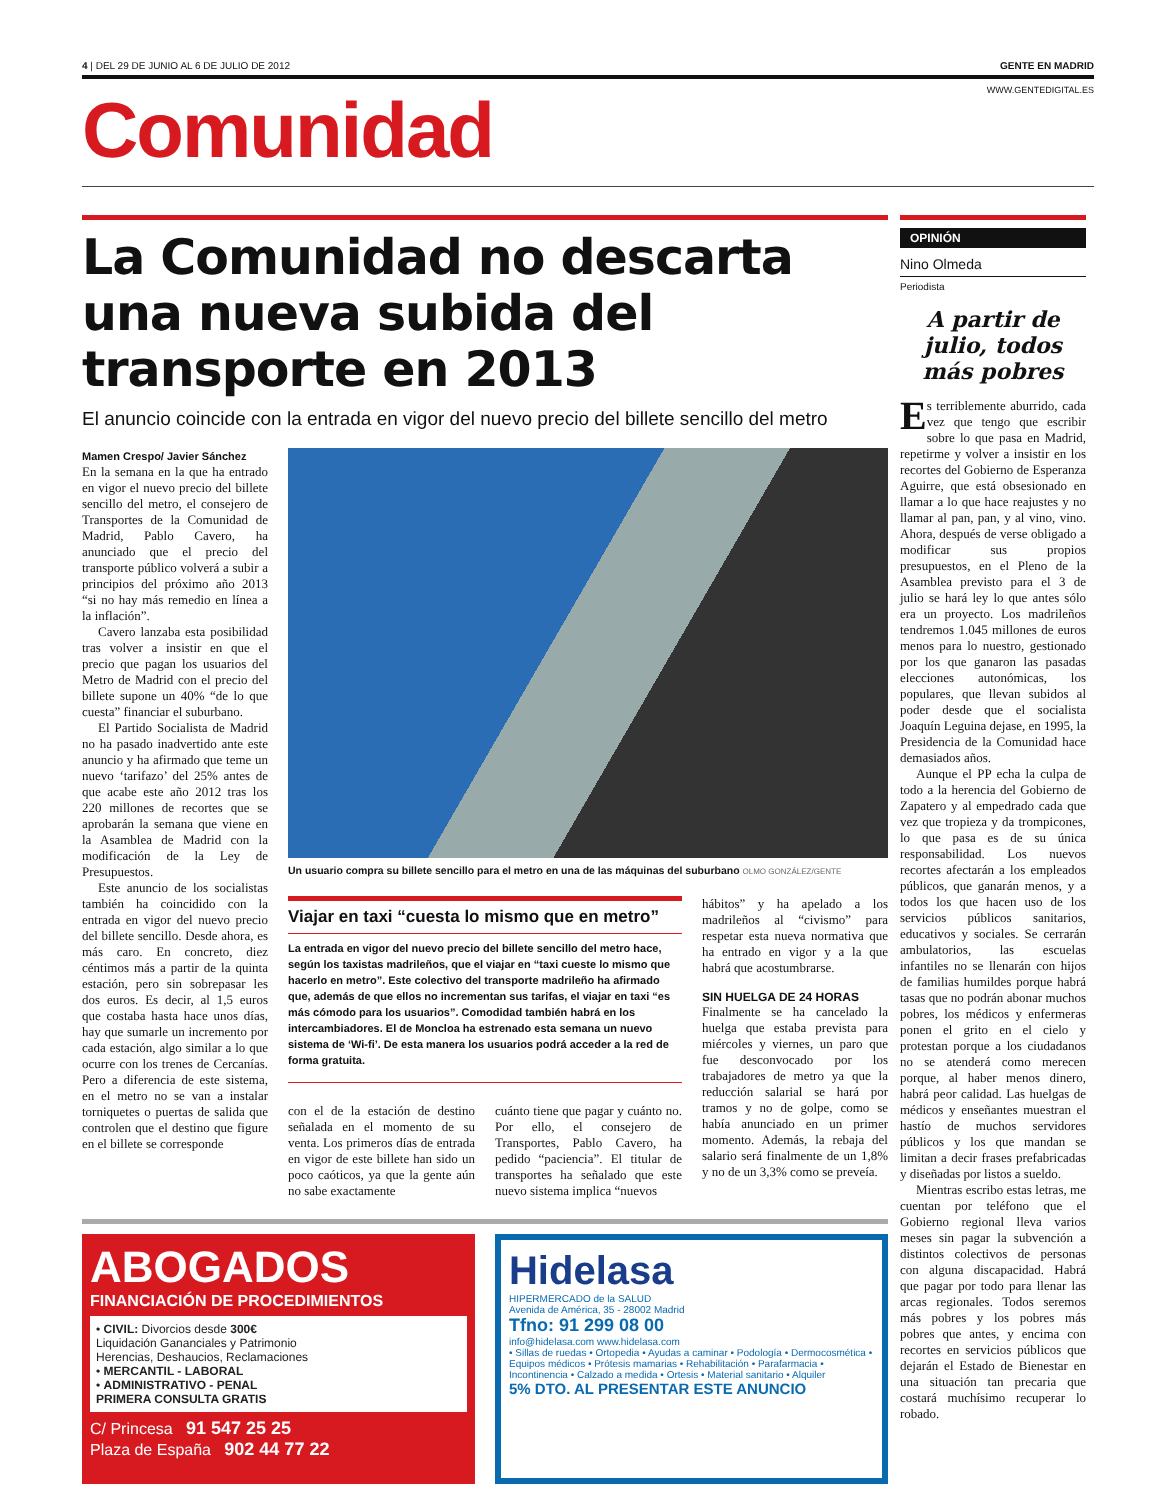4 | DEL 29 DE JUNIO AL 6 DE JULIO DE 2012 GENTE EN MADRID
WWW.GENTEDIGITAL.ES
Comunidad
La Comunidad no descarta una nueva subida del transporte en 2013
El anuncio coincide con la entrada en vigor del nuevo precio del billete sencillo del metro
Mamen Crespo/ Javier Sánchez
En la semana en la que ha entrado en vigor el nuevo precio del billete sencillo del metro, el consejero de Transportes de la Comunidad de Madrid, Pablo Cavero, ha anunciado que el precio del transporte público volverá a subir a principios del próximo año 2013 “si no hay más remedio en línea a la inflación”.
Cavero lanzaba esta posibilidad tras volver a insistir en que el precio que pagan los usuarios del Metro de Madrid con el precio del billete supone un 40% “de lo que cuesta” financiar el suburbano.
El Partido Socialista de Madrid no ha pasado inadvertido ante este anuncio y ha afirmado que teme un nuevo ‘tarifazo’ del 25% antes de que acabe este año 2012 tras los 220 millones de recortes que se aprobarán la semana que viene en la Asamblea de Madrid con la modificación de la Ley de Presupuestos.
Este anuncio de los socialistas también ha coincidido con la entrada en vigor del nuevo precio del billete sencillo. Desde ahora, es más caro. En concreto, diez céntimos más a partir de la quinta estación, pero sin sobrepasar les dos euros. Es decir, al 1,5 euros que costaba hasta hace unos días, hay que sumarle un incremento por cada estación, algo similar a lo que ocurre con los trenes de Cercanías. Pero a diferencia de este sistema, en el metro no se van a instalar torniquetes o puertas de salida que controlen que el destino que figure en el billete se corresponde
Un usuario compra su billete sencillo para el metro en una de las máquinas del suburbano OLMO GONZÁLEZ/GENTE
Viajar en taxi “cuesta lo mismo que en metro”
La entrada en vigor del nuevo precio del billete sencillo del metro hace, según los taxistas madrileños, que el viajar en “taxi cueste lo mismo que hacerlo en metro”. Este colectivo del transporte madrileño ha afirmado que, además de que ellos no incrementan sus tarifas, el viajar en taxi “es más cómodo para los usuarios”. Comodidad también habrá en los intercambiadores. El de Moncloa ha estrenado esta semana un nuevo sistema de ‘Wi-fi’. De esta manera los usuarios podrá acceder a la red de forma gratuita.
con el de la estación de destino señalada en el momento de su venta. Los primeros días de entrada en vigor de este billete han sido un poco caóticos, ya que la gente aún no sabe exactamente
cuánto tiene que pagar y cuánto no. Por ello, el consejero de Transportes, Pablo Cavero, ha pedido “paciencia”. El titular de transportes ha señalado que este nuevo sistema implica “nuevos
hábitos” y ha apelado a los madrileños al “civismo” para respetar esta nueva normativa que ha entrado en vigor y a la que habrá que acostumbrarse.
SIN HUELGA DE 24 HORAS
Finalmente se ha cancelado la huelga que estaba prevista para miércoles y viernes, un paro que fue desconvocado por los trabajadores de metro ya que la reducción salarial se hará por tramos y no de golpe, como se había anunciado en un primer momento. Además, la rebaja del salario será finalmente de un 1,8% y no de un 3,3% como se preveía.
ABOGADOS
FINANCIACIÓN DE PROCEDIMIENTOS
• CIVIL: Divorcios desde 300€
Liquidación Gananciales y Patrimonio
Herencias, Deshaucios, Reclamaciones
• MERCANTIL - LABORAL
• ADMINISTRATIVO - PENAL
PRIMERA CONSULTA GRATIS
C/ Princesa 91 547 25 25
Plaza de España 902 44 77 22
Hidelasa
HIPERMERCADO de la SALUD
Avenida de América, 35 - 28002 Madrid
Tfno: 91 299 08 00
info@hidelasa.com www.hidelasa.com
• Sillas de ruedas • Ortopedia • Ayudas a caminar • Podología • Dermocosmética • Equipos médicos • Prótesis mamarias • Rehabilitación • Parafarmacia • Incontinencia • Calzado a medida • Ortesis • Material sanitario • Alquiler
5% DTO. AL PRESENTAR ESTE ANUNCIO
OPINIÓN
Nino Olmeda
Periodista
A partir de julio, todos más pobres
Es terriblemente aburrido, cada vez que tengo que escribir sobre lo que pasa en Madrid, repetirme y volver a insistir en los recortes del Gobierno de Esperanza Aguirre, que está obsesionado en llamar a lo que hace reajustes y no llamar al pan, pan, y al vino, vino. Ahora, después de verse obligado a modificar sus propios presupuestos, en el Pleno de la Asamblea previsto para el 3 de julio se hará ley lo que antes sólo era un proyecto. Los madrileños tendremos 1.045 millones de euros menos para lo nuestro, gestionado por los que ganaron las pasadas elecciones autonómicas, los populares, que llevan subidos al poder desde que el socialista Joaquín Leguina dejase, en 1995, la Presidencia de la Comunidad hace demasiados años.
Aunque el PP echa la culpa de todo a la herencia del Gobierno de Zapatero y al empedrado cada que vez que tropieza y da trompicones, lo que pasa es de su única responsabilidad. Los nuevos recortes afectarán a los empleados públicos, que ganarán menos, y a todos los que hacen uso de los servicios públicos sanitarios, educativos y sociales. Se cerrarán ambulatorios, las escuelas infantiles no se llenarán con hijos de familias humildes porque habrá tasas que no podrán abonar muchos pobres, los médicos y enfermeras ponen el grito en el cielo y protestan porque a los ciudadanos no se atenderá como merecen porque, al haber menos dinero, habrá peor calidad. Las huelgas de médicos y enseñantes muestran el hastío de muchos servidores públicos y los que mandan se limitan a decir frases prefabricadas y diseñadas por listos a sueldo.
Mientras escribo estas letras, me cuentan por teléfono que el Gobierno regional lleva varios meses sin pagar la subvención a distintos colectivos de personas con alguna discapacidad. Habrá que pagar por todo para llenar las arcas regionales. Todos seremos más pobres y los pobres más pobres que antes, y encima con recortes en servicios públicos que dejarán el Estado de Bienestar en una situación tan precaria que costará muchísimo recuperar lo robado.